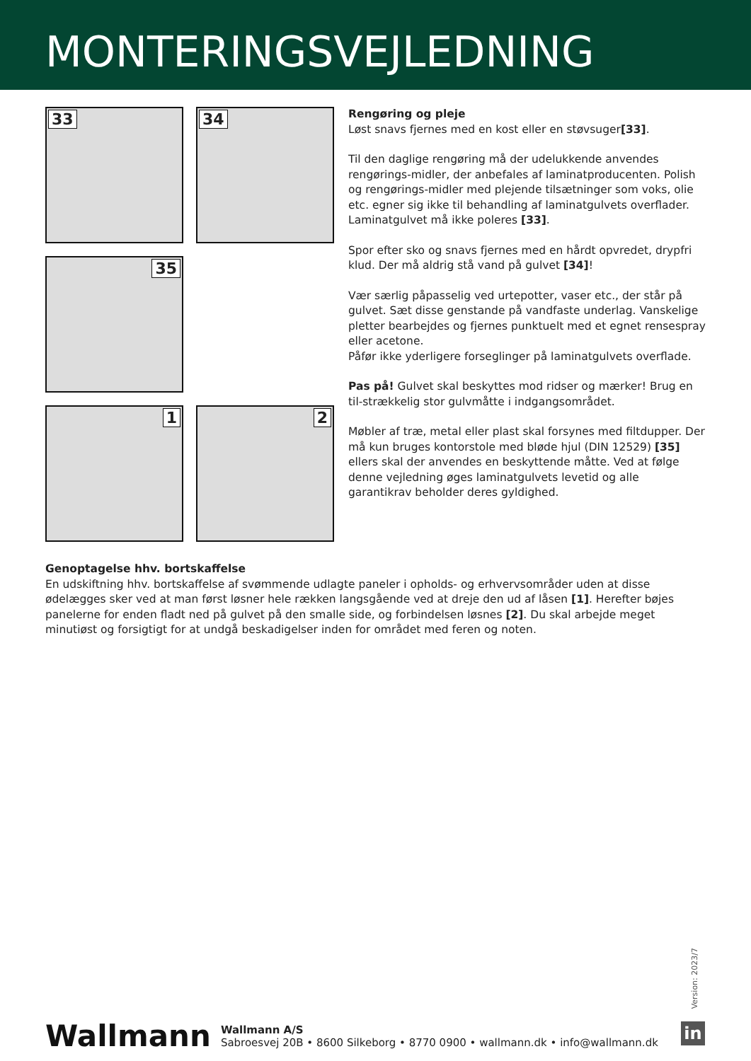MONTERINGSVEJLEDNING
33
34
35
1
2
Rengøring og pleje
Løst snavs fjernes med en kost eller en støvsuger[33].
Til den daglige rengøring må der udelukkende anvendes rengørings-midler, der anbefales af laminatproducenten. Polish og rengørings-midler med plejende tilsætninger som voks, olie etc. egner sig ikke til behandling af laminatgulvets overflader. Laminatgulvet må ikke poleres [33].
Spor efter sko og snavs fjernes med en hårdt opvredet, drypfri klud. Der må aldrig stå vand på gulvet [34]!
Vær særlig påpasselig ved urtepotter, vaser etc., der står på gulvet. Sæt disse genstande på vandfaste underlag. Vanskelige pletter bearbejdes og fjernes punktuelt med et egnet rensespray eller acetone.
Påfør ikke yderligere forseglinger på laminatgulvets overflade.
Pas på! Gulvet skal beskyttes mod ridser og mærker! Brug en til-strækkelig stor gulvmåtte i indgangsområdet.
Møbler af træ, metal eller plast skal forsynes med filtdupper. Der må kun bruges kontorstole med bløde hjul (DIN 12529) [35] ellers skal der anvendes en beskyttende måtte. Ved at følge denne vejledning øges laminatgulvets levetid og alle garantikrav beholder deres gyldighed.
Genoptagelse hhv. bortskaffelse
En udskiftning hhv. bortskaffelse af svømmende udlagte paneler i opholds- og erhvervsområder uden at disse ødelægges sker ved at man først løsner hele rækken langsgående ved at dreje den ud af låsen [1]. Herefter bøjes panelerne for enden fladt ned på gulvet på den smalle side, og forbindelsen løsnes [2]. Du skal arbejde meget minutiøst og forsigtigt for at undgå beskadigelser inden for området med feren og noten.
Version: 2023/7
Wallmann
Wallmann A/S
Sabroesvej 20B • 8600 Silkeborg • 8770 0900 • wallmann.dk • info@wallmann.dk
in